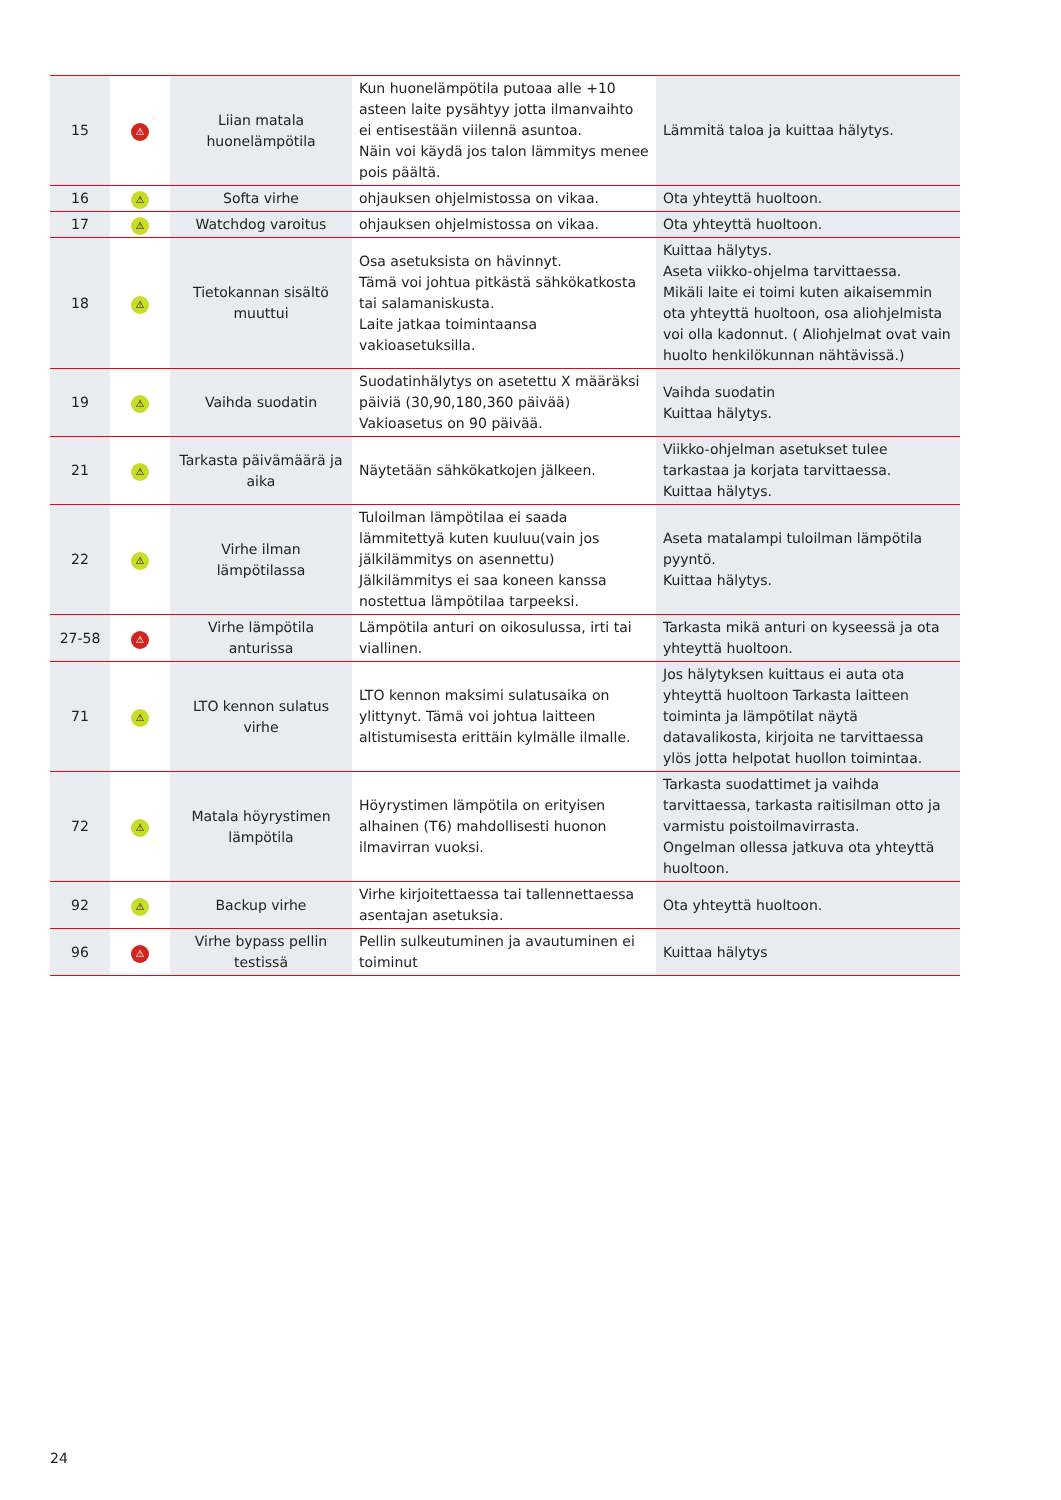| 15 | ⚠ | Liian matala huonelämpötila | Kun huonelämpötila putoaa alle +10 asteen laite pysähtyy jotta ilmanvaihto ei entisestään viilennä asuntoa. Näin voi käydä jos talon lämmitys menee pois päältä. | Lämmitä taloa ja kuittaa hälytys. |
| 16 | ⚠ | Softa virhe | ohjauksen ohjelmistossa on vikaa. | Ota yhteyttä huoltoon. |
| 17 | ⚠ | Watchdog varoitus | ohjauksen ohjelmistossa on vikaa. | Ota yhteyttä huoltoon. |
| 18 | ⚠ | Tietokannan sisältö muuttui | Osa asetuksista on hävinnyt. Tämä voi johtua pitkästä sähkökatkosta tai salamaniskusta. Laite jatkaa toimintaansa vakioasetuksilla. | Kuittaa hälytys. Aseta viikko-ohjelma tarvittaessa. Mikäli laite ei toimi kuten aikaisemmin ota yhteyttä huoltoon, osa aliohjelmista voi olla kadonnut. ( Aliohjelmat ovat vain huolto henkilökunnan nähtävissä.) |
| 19 | ⚠ | Vaihda suodatin | Suodatinhälytys on asetettu X määräksi päiviä (30,90,180,360 päivää) Vakioasetus on 90 päivää. | Vaihda suodatin Kuittaa hälytys. |
| 21 | ⚠ | Tarkasta päivämäärä ja aika | Näytetään sähkökatkojen jälkeen. | Viikko-ohjelman asetukset tulee tarkastaa ja korjata tarvittaessa. Kuittaa hälytys. |
| 22 | ⚠ | Virhe ilman lämpötilassa | Tuloilman lämpötilaa ei saada lämmitettyä kuten kuuluu(vain jos jälkilämmitys on asennettu) Jälkilämmitys ei saa koneen kanssa nostettua lämpötilaa tarpeeksi. | Aseta matalampi tuloilman lämpötila pyyntö. Kuittaa hälytys. |
| 27-58 | ⚠ | Virhe lämpötila anturissa | Lämpötila anturi on oikosulussa, irti tai viallinen. | Tarkasta mikä anturi on kyseessä ja ota yhteyttä huoltoon. |
| 71 | ⚠ | LTO kennon sulatus virhe | LTO kennon maksimi sulatusaika on ylittynyt. Tämä voi johtua laitteen altistumisesta erittäin kylmälle ilmalle. | Jos hälytyksen kuittaus ei auta ota yhteyttä huoltoon Tarkasta laitteen toiminta ja lämpötilat näytä datavalikosta, kirjoita ne tarvittaessa ylös jotta helpotat huollon toimintaa. |
| 72 | ⚠ | Matala höyrystimen lämpötila | Höyrystimen lämpötila on erityisen alhainen (T6) mahdollisesti huonon ilmavirran vuoksi. | Tarkasta suodattimet ja vaihda tarvittaessa, tarkasta raitisilman otto ja varmistu poistoilmavirrasta. Ongelman ollessa jatkuva ota yhteyttä huoltoon. |
| 92 | ⚠ | Backup virhe | Virhe kirjoitettaessa tai tallennettaessa asentajan asetuksia. | Ota yhteyttä huoltoon. |
| 96 | ⚠ | Virhe bypass pellin testissä | Pellin sulkeutuminen ja avautuminen ei toiminut | Kuittaa hälytys |
24